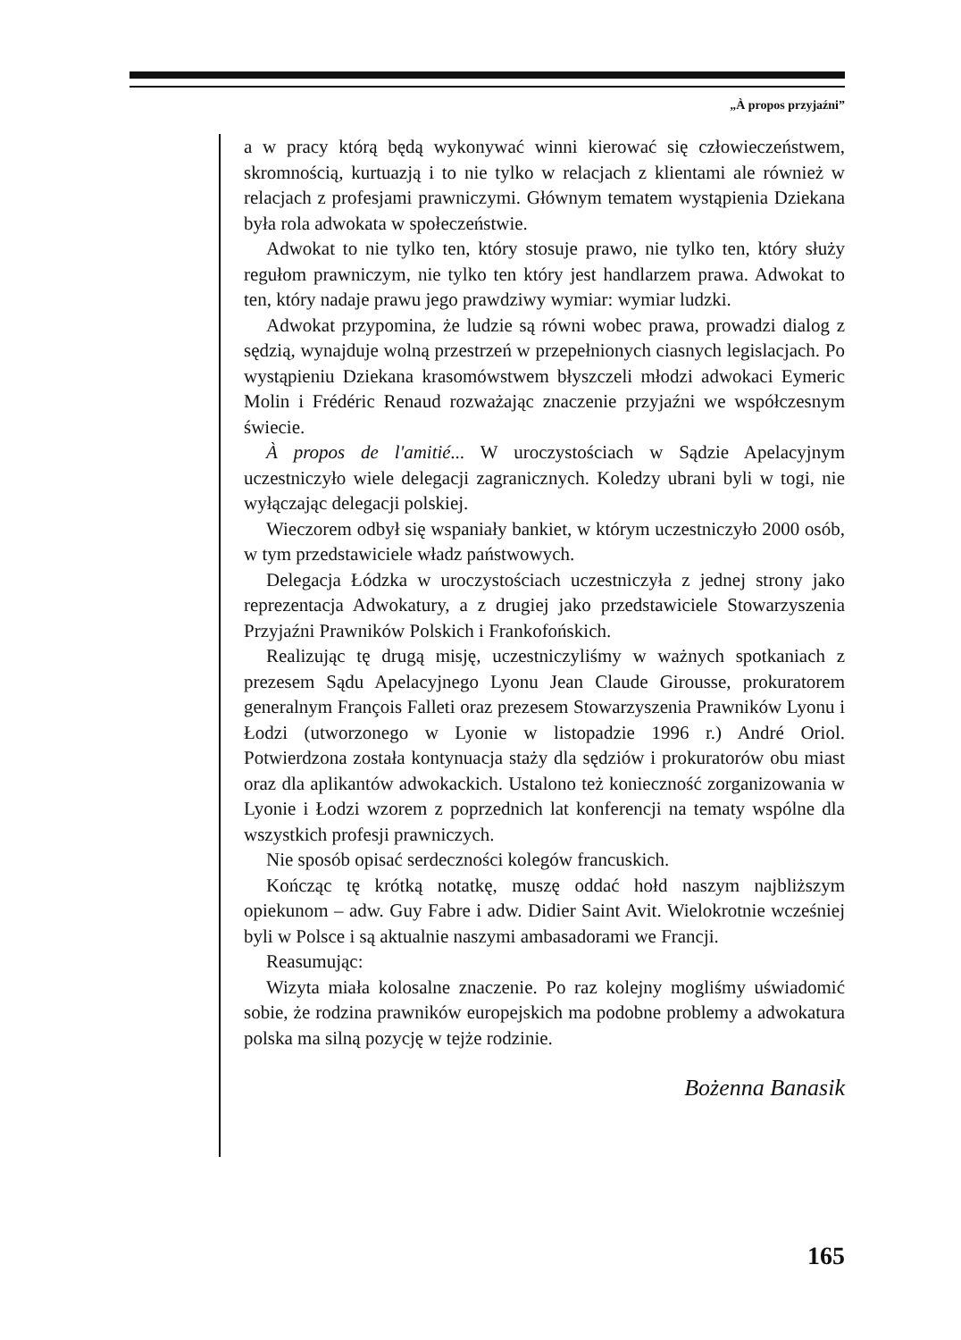„À propos przyjaźni”
a w pracy którą będą wykonywać winni kierować się człowieczeństwem, skromnością, kurtuazją i to nie tylko w relacjach z klientami ale również w relacjach z profesjami prawniczymi. Głównym tematem wystąpienia Dziekana była rola adwokata w społeczeństwie.
Adwokat to nie tylko ten, który stosuje prawo, nie tylko ten, który służy regułom prawniczym, nie tylko ten który jest handlarzem prawa. Adwokat to ten, który nadaje prawu jego prawdziwy wymiar: wymiar ludzki.
Adwokat przypomina, że ludzie są równi wobec prawa, prowadzi dialog z sędzią, wynajduje wolną przestrzeń w przepełnionych ciasnych legislacjach. Po wystąpieniu Dziekana krasomówstwem błyszczeli młodzi adwokaci Eymeric Molin i Frédéric Renaud rozważając znaczenie przyjaźni we współczesnym świecie.
À propos de l'amitié... W uroczystościach w Sądzie Apelacyjnym uczestniczyło wiele delegacji zagranicznych. Koledzy ubrani byli w togi, nie wyłączając delegacji polskiej.
Wieczorem odbył się wspaniały bankiet, w którym uczestniczyło 2000 osób, w tym przedstawiciele władz państwowych.
Delegacja Łódzka w uroczystościach uczestniczyła z jednej strony jako reprezentacja Adwokatury, a z drugiej jako przedstawiciele Stowarzyszenia Przyjaźni Prawników Polskich i Frankofońskich.
Realizując tę drugą misję, uczestniczyliśmy w ważnych spotkaniach z prezesem Sądu Apelacyjnego Lyonu Jean Claude Girousse, prokuratorem generalnym François Falleti oraz prezesem Stowarzyszenia Prawników Lyonu i Łodzi (utworzonego w Lyonie w listopadzie 1996 r.) André Oriol. Potwierdzona została kontynuacja staży dla sędziów i prokuratorów obu miast oraz dla aplikantów adwokackich. Ustalono też konieczność zorganizowania w Lyonie i Łodzi wzorem z poprzednich lat konferencji na tematy wspólne dla wszystkich profesji prawniczych.
Nie sposób opisać serdeczności kolegów francuskich.
Kończąc tę krótką notatkę, muszę oddać hołd naszym najbliższym opiekunom – adw. Guy Fabre i adw. Didier Saint Avit. Wielokrotnie wcześniej byli w Polsce i są aktualnie naszymi ambasadorami we Francji.
Reasumując:
Wizyta miała kolosalne znaczenie. Po raz kolejny mogliśmy uświadomić sobie, że rodzina prawników europejskich ma podobne problemy a adwokatura polska ma silną pozycję w tejże rodzinie.
Bożenna Banasik
165